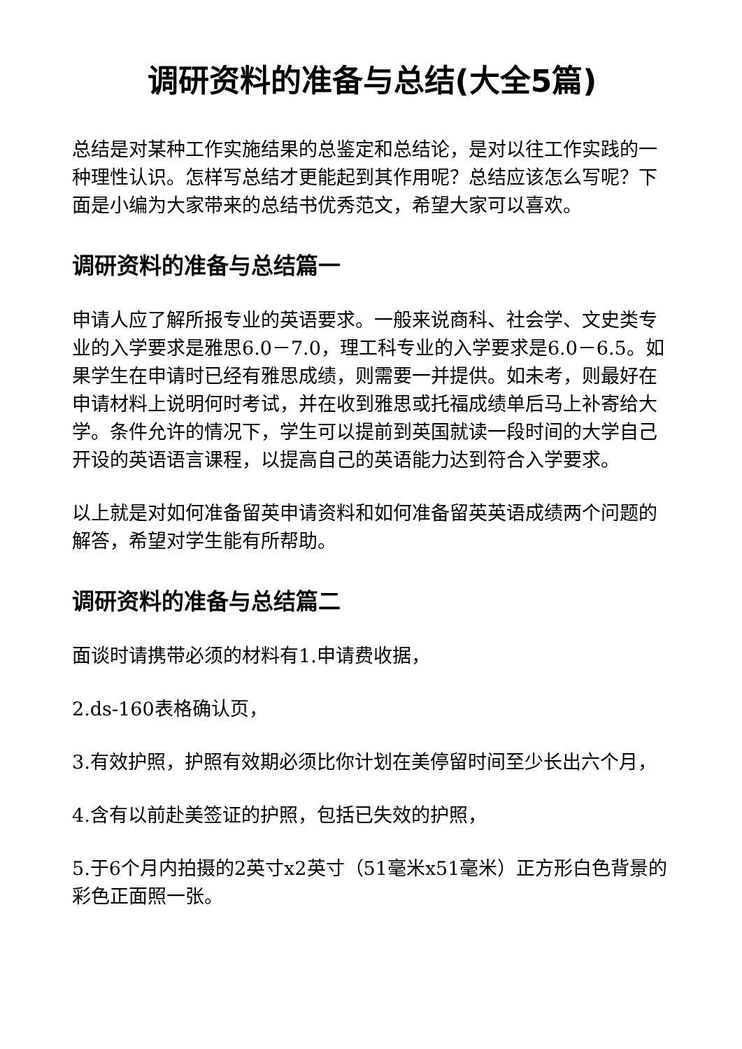调研资料的准备与总结(大全5篇)
总结是对某种工作实施结果的总鉴定和总结论，是对以往工作实践的一种理性认识。怎样写总结才更能起到其作用呢？总结应该怎么写呢？下面是小编为大家带来的总结书优秀范文，希望大家可以喜欢。
调研资料的准备与总结篇一
申请人应了解所报专业的英语要求。一般来说商科、社会学、文史类专业的入学要求是雅思6.0－7.0，理工科专业的入学要求是6.0－6.5。如果学生在申请时已经有雅思成绩，则需要一并提供。如未考，则最好在申请材料上说明何时考试，并在收到雅思或托福成绩单后马上补寄给大学。条件允许的情况下，学生可以提前到英国就读一段时间的大学自己开设的英语语言课程，以提高自己的英语能力达到符合入学要求。
以上就是对如何准备留英申请资料和如何准备留英英语成绩两个问题的解答，希望对学生能有所帮助。
调研资料的准备与总结篇二
面谈时请携带必须的材料有1.申请费收据，
2.ds-160表格确认页，
3.有效护照，护照有效期必须比你计划在美停留时间至少长出六个月，
4.含有以前赴美签证的护照，包括已失效的护照，
5.于6个月内拍摄的2英寸x2英寸（51毫米x51毫米）正方形白色背景的彩色正面照一张。